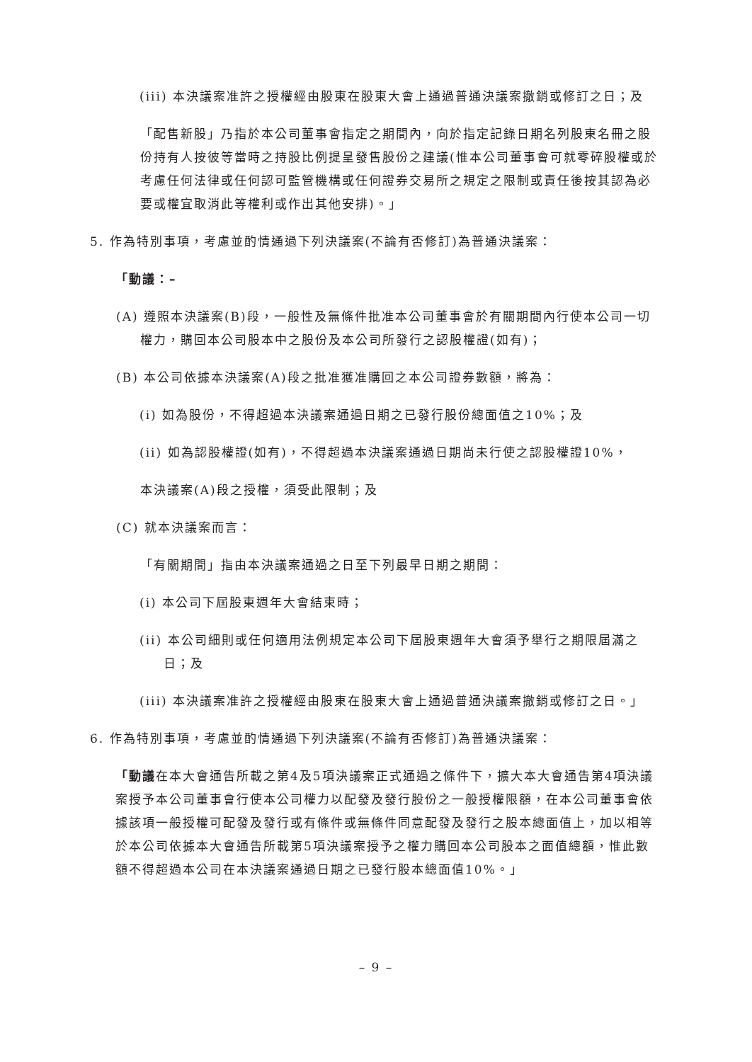(iii) 本決議案准許之授權經由股東在股東大會上通過普通決議案撤銷或修訂之日；及
「配售新股」乃指於本公司董事會指定之期間內，向於指定記錄日期名列股東名冊之股份持有人按彼等當時之持股比例提呈發售股份之建議(惟本公司董事會可就零碎股權或於考慮任何法律或任何認可監管機構或任何證券交易所之規定之限制或責任後按其認為必要或權宜取消此等權利或作出其他安排)。」
5. 作為特別事項，考慮並酌情通過下列決議案(不論有否修訂)為普通決議案：
「動議：–
(A) 遵照本決議案(B)段，一般性及無條件批准本公司董事會於有關期間內行使本公司一切權力，購回本公司股本中之股份及本公司所發行之認股權證(如有)；
(B) 本公司依據本決議案(A)段之批准獲准購回之本公司證券數額，將為：
(i) 如為股份，不得超過本決議案通過日期之已發行股份總面值之10%；及
(ii) 如為認股權證(如有)，不得超過本決議案通過日期尚未行使之認股權證10%，
本決議案(A)段之授權，須受此限制；及
(C) 就本決議案而言：
「有關期間」指由本決議案通過之日至下列最早日期之期間：
(i) 本公司下屆股東週年大會結束時；
(ii) 本公司細則或任何適用法例規定本公司下屆股東週年大會須予舉行之期限屆滿之日；及
(iii) 本決議案准許之授權經由股東在股東大會上通過普通決議案撤銷或修訂之日。」
6. 作為特別事項，考慮並酌情通過下列決議案(不論有否修訂)為普通決議案：
「動議在本大會通告所載之第4及5項決議案正式通過之條件下，擴大本大會通告第4項決議案授予本公司董事會行使本公司權力以配發及發行股份之一般授權限額，在本公司董事會依據該項一般授權可配發及發行或有條件或無條件同意配發及發行之股本總面值上，加以相等於本公司依據本大會通告所載第5項決議案授予之權力購回本公司股本之面值總額，惟此數額不得超過本公司在本決議案通過日期之已發行股本總面值10%。」
– 9 –